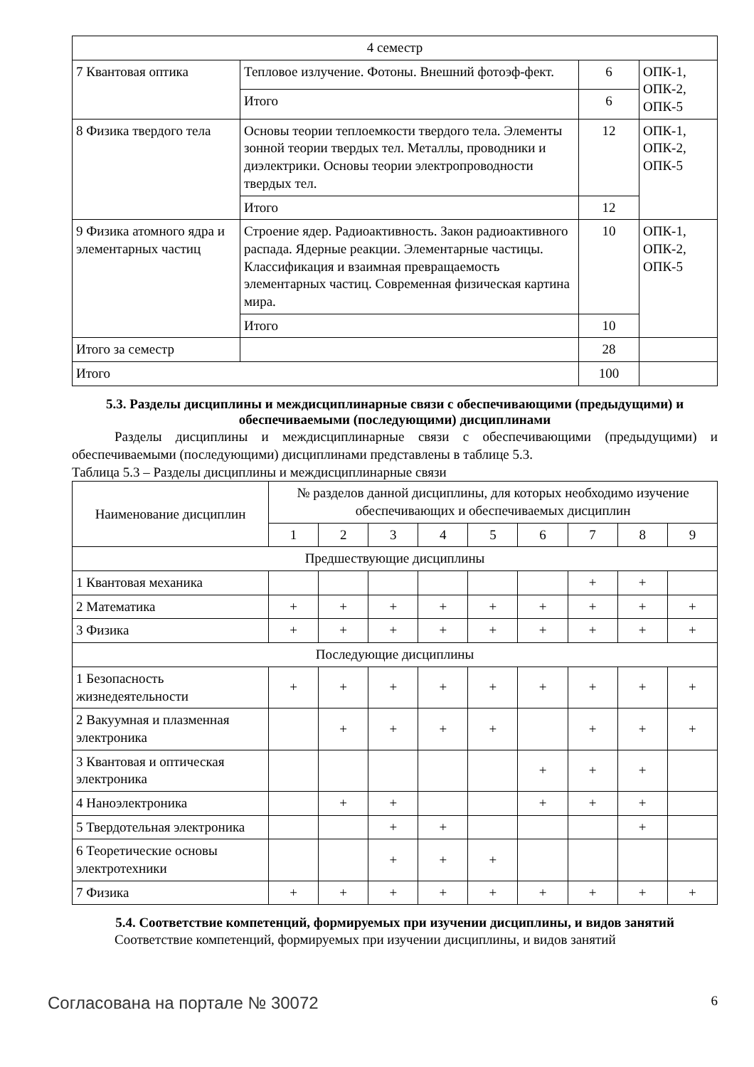| 4 семестр | | | |
| 7 Квантовая оптика | Тепловое излучение. Фотоны. Внешний фотоэф-фект. | 6 | ОПК-1, ОПК-2, ОПК-5 |
| | Итого | 6 | |
| 8 Физика твердого тела | Основы теории теплоемкости твердого тела. Элементы зонной теории твердых тел. Металлы, проводники и диэлектрики. Основы теории электропроводности твердых тел. | 12 | ОПК-1, ОПК-2, ОПК-5 |
| | Итого | 12 | |
| 9 Физика атомного ядра и элементарных частиц | Строение ядер. Радиоактивность. Закон радиоактивного распада. Ядерные реакции. Элементарные частицы. Классификация и взаимная превращаемость элементарных частиц. Современная физическая картина мира. | 10 | ОПК-1, ОПК-2, ОПК-5 |
| | Итого | 10 | |
| Итого за семестр | | 28 | |
| Итого | | 100 | |
5.3. Разделы дисциплины и междисциплинарные связи с обеспечивающими (предыдущими) и обеспечиваемыми (последующими) дисциплинами
Разделы дисциплины и междисциплинарные связи с обеспечивающими (предыдущими) и обеспечиваемыми (последующими) дисциплинами представлены в таблице 5.3.
Таблица 5.3 – Разделы дисциплины и междисциплинарные связи
| Наименование дисциплин | № разделов данной дисциплины, для которых необходимо изучение обеспечивающих и обеспечиваемых дисциплин | | | | | | | | |
| --- | --- | --- | --- | --- | --- | --- | --- | --- | --- |
| | 1 | 2 | 3 | 4 | 5 | 6 | 7 | 8 | 9 |
| Предшествующие дисциплины | | | | | | | | | |
| 1 Квантовая механика | | | | | | | + | + | |
| 2 Математика | + | + | + | + | + | + | + | + | + |
| 3 Физика | + | + | + | + | + | + | + | + | + |
| Последующие дисциплины | | | | | | | | | |
| 1 Безопасность жизнедеятельности | + | + | + | + | + | + | + | + | + |
| 2 Вакуумная и плазменная электроника | | + | + | + | + | | + | + | + |
| 3 Квантовая и оптическая электроника | | | | | | + | + | + | |
| 4 Наноэлектроника | | + | + | | | + | + | + | |
| 5 Твердотельная электроника | | | + | + | | | | + | |
| 6 Теоретические основы электротехники | | | + | + | + | | | | |
| 7 Физика | + | + | + | + | + | + | + | + | + |
5.4. Соответствие компетенций, формируемых при изучении дисциплины, и видов занятий
Соответствие компетенций, формируемых при изучении дисциплины, и видов занятий
Согласована на портале № 30072 6